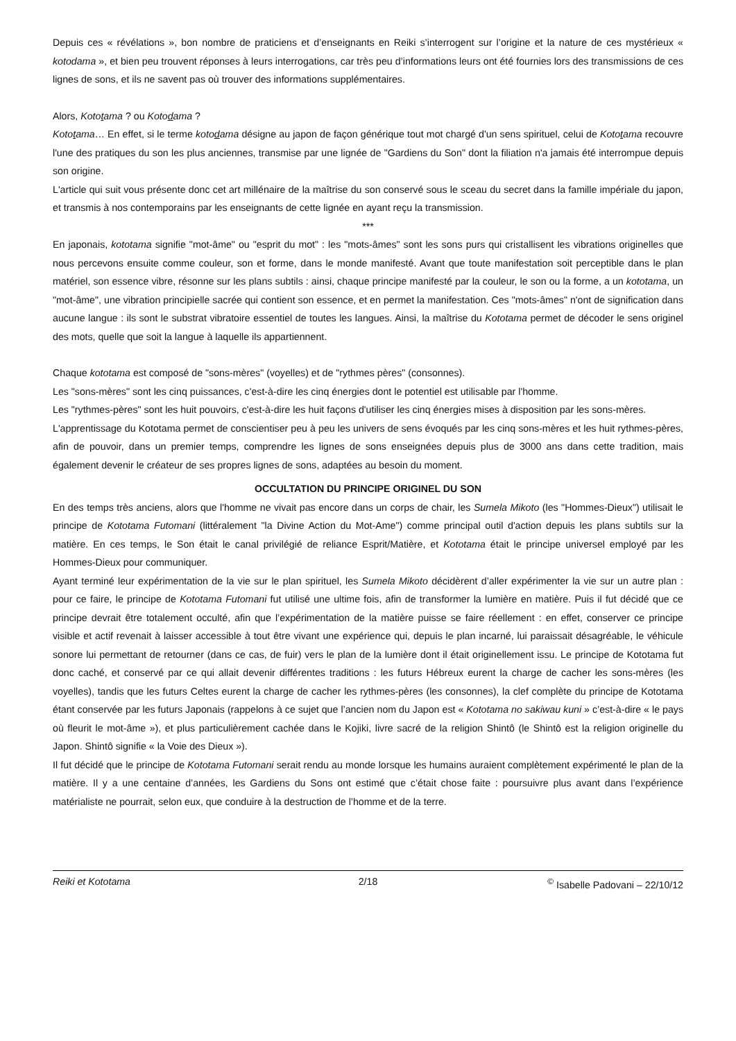Depuis ces « révélations », bon nombre de praticiens et d’enseignants en Reiki s’interrogent sur l’origine et la nature de ces mystérieux « kotodama », et bien peu trouvent réponses à leurs interrogations, car très peu d’informations leurs ont été fournies lors des transmissions de ces lignes de sons, et ils ne savent pas où trouver des informations supplémentaires.
Alors, Kototama ? ou Kotodama ?
Kototama… En effet, si le terme kotodama désigne au japon de façon générique tout mot chargé d'un sens spirituel, celui de Kototama recouvre l'une des pratiques du son les plus anciennes, transmise par une lignée de "Gardiens du Son" dont la filiation n'a jamais été interrompue depuis son origine.
L'article qui suit vous présente donc cet art millénaire de la maîtrise du son conservé sous le sceau du secret dans la famille impériale du japon, et transmis à nos contemporains par les enseignants de cette lignée en ayant reçu la transmission.
***
En japonais, kototama signifie "mot-âme" ou "esprit du mot" : les "mots-âmes" sont les sons purs qui cristallisent les vibrations originelles que nous percevons ensuite comme couleur, son et forme, dans le monde manifesté. Avant que toute manifestation soit perceptible dans le plan matériel, son essence vibre, résonne sur les plans subtils : ainsi, chaque principe manifesté par la couleur, le son ou la forme, a un kototama, un "mot-âme", une vibration principielle sacrée qui contient son essence, et en permet la manifestation. Ces "mots-âmes" n'ont de signification dans aucune langue : ils sont le substrat vibratoire essentiel de toutes les langues. Ainsi, la maîtrise du Kototama permet de décoder le sens originel des mots, quelle que soit la langue à laquelle ils appartiennent.
Chaque kototama est composé de "sons-mères" (voyelles) et de "rythmes pères" (consonnes).
Les "sons-mères" sont les cinq puissances, c'est-à-dire les cinq énergies dont le potentiel est utilisable par l'homme.
Les "rythmes-pères" sont les huit pouvoirs, c'est-à-dire les huit façons d'utiliser les cinq énergies mises à disposition par les sons-mères.
L'apprentissage du Kototama permet de conscientiser peu à peu les univers de sens évoqués par les cinq sons-mères et les huit rythmes-pères, afin de pouvoir, dans un premier temps, comprendre les lignes de sons enseignées depuis plus de 3000 ans dans cette tradition, mais également devenir le créateur de ses propres lignes de sons, adaptées au besoin du moment.
OCCULTATION DU PRINCIPE ORIGINEL DU SON
En des temps très anciens, alors que l'homme ne vivait pas encore dans un corps de chair, les Sumela Mikoto (les "Hommes-Dieux") utilisait le principe de Kototama Futomani (littéralement "la Divine Action du Mot-Ame") comme principal outil d'action depuis les plans subtils sur la matière. En ces temps, le Son était le canal privilégié de reliance Esprit/Matière, et Kototama était le principe universel employé par les Hommes-Dieux pour communiquer.
Ayant terminé leur expérimentation de la vie sur le plan spirituel, les Sumela Mikoto décidèrent d’aller expérimenter la vie sur un autre plan : pour ce faire, le principe de Kototama Futomani fut utilisé une ultime fois, afin de transformer la lumière en matière. Puis il fut décidé que ce principe devrait être totalement occulté, afin que l’expérimentation de la matière puisse se faire réellement : en effet, conserver ce principe visible et actif revenait à laisser accessible à tout être vivant une expérience qui, depuis le plan incarné, lui paraissait désagréable, le véhicule sonore lui permettant de retourner (dans ce cas, de fuir) vers le plan de la lumière dont il était originellement issu. Le principe de Kototama fut donc caché, et conservé par ce qui allait devenir différentes traditions : les futurs Hébreux eurent la charge de cacher les sons-mères (les voyelles), tandis que les futurs Celtes eurent la charge de cacher les rythmes-pères (les consonnes), la clef complète du principe de Kototama étant conservée par les futurs Japonais (rappelons à ce sujet que l’ancien nom du Japon est « Kototama no sakiwau kuni » c’est-à-dire « le pays où fleurit le mot-âme »), et plus particulièrement cachée dans le Kojiki, livre sacré de la religion Shintô (le Shintô est la religion originelle du Japon. Shintô signifie « la Voie des Dieux »).
Il fut décidé que le principe de Kototama Futomani serait rendu au monde lorsque les humains auraient complètement expérimenté le plan de la matière. Il y a une centaine d’années, les Gardiens du Sons ont estimé que c’était chose faite : poursuivre plus avant dans l’expérience matérialiste ne pourrait, selon eux, que conduire à la destruction de l’homme et de la terre.
Reiki et Kototama 2/18 <sup>©</sup> Isabelle Padovani – 22/10/12